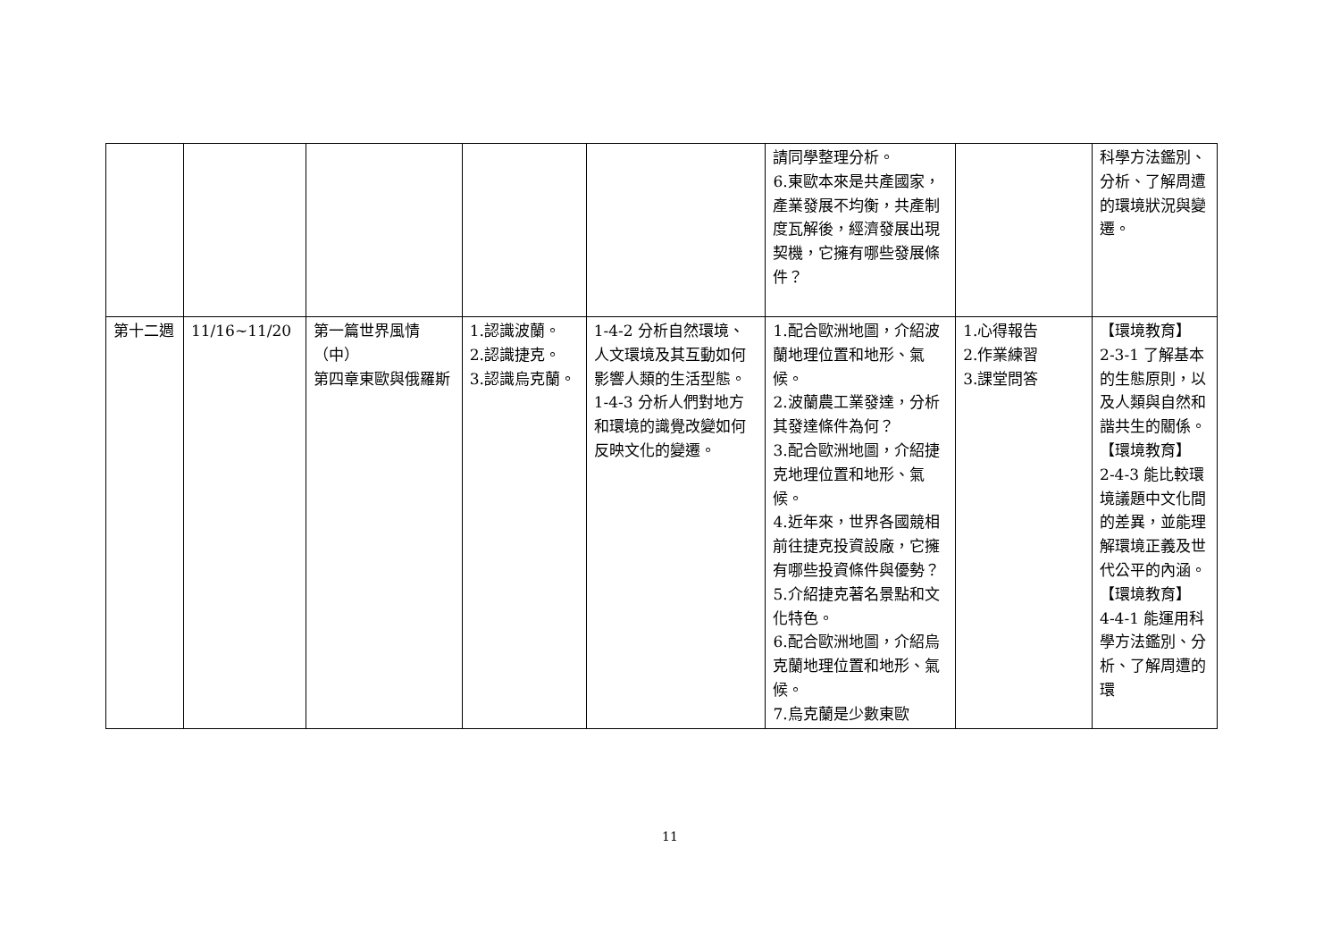| | | | | | 請同學整理分析。 6.東歐本來是共產國家，產業發展不均衡，共產制度瓦解後，經濟發展出現契機，它擁有哪些發展條件？ | | 科學方法鑑別、分析、了解周遭的環境狀況與變遷。 |
| 第十二週 | 11/16~11/20 | 第一篇世界風情（中） 第四章東歐與俄羅斯 | 1.認識波蘭。 2.認識捷克。 3.認識烏克蘭。 | 1-4-2 分析自然環境、人文環境及其互動如何影響人類的生活型態。 1-4-3 分析人們對地方和環境的識覺改變如何反映文化的變遷。 | 1.配合歐洲地圖，介紹波蘭地理位置和地形、氣候。 2.波蘭農工業發達，分析其發達條件為何？ 3.配合歐洲地圖，介紹捷克地理位置和地形、氣候。 4.近年來，世界各國競相前往捷克投資設廠，它擁有哪些投資條件與優勢？ 5.介紹捷克著名景點和文化特色。 6.配合歐洲地圖，介紹烏克蘭地理位置和地形、氣候。 7.烏克蘭是少數東歐 | 1.心得報告 2.作業練習 3.課堂問答 | 【環境教育】 2-3-1 了解基本的生態原則，以及人類與自然和諧共生的關係。 【環境教育】 2-4-3 能比較環境議題中文化間的差異，並能理解環境正義及世代公平的內涵。 【環境教育】 4-4-1 能運用科學方法鑑別、分析、了解周遭的環 |
11